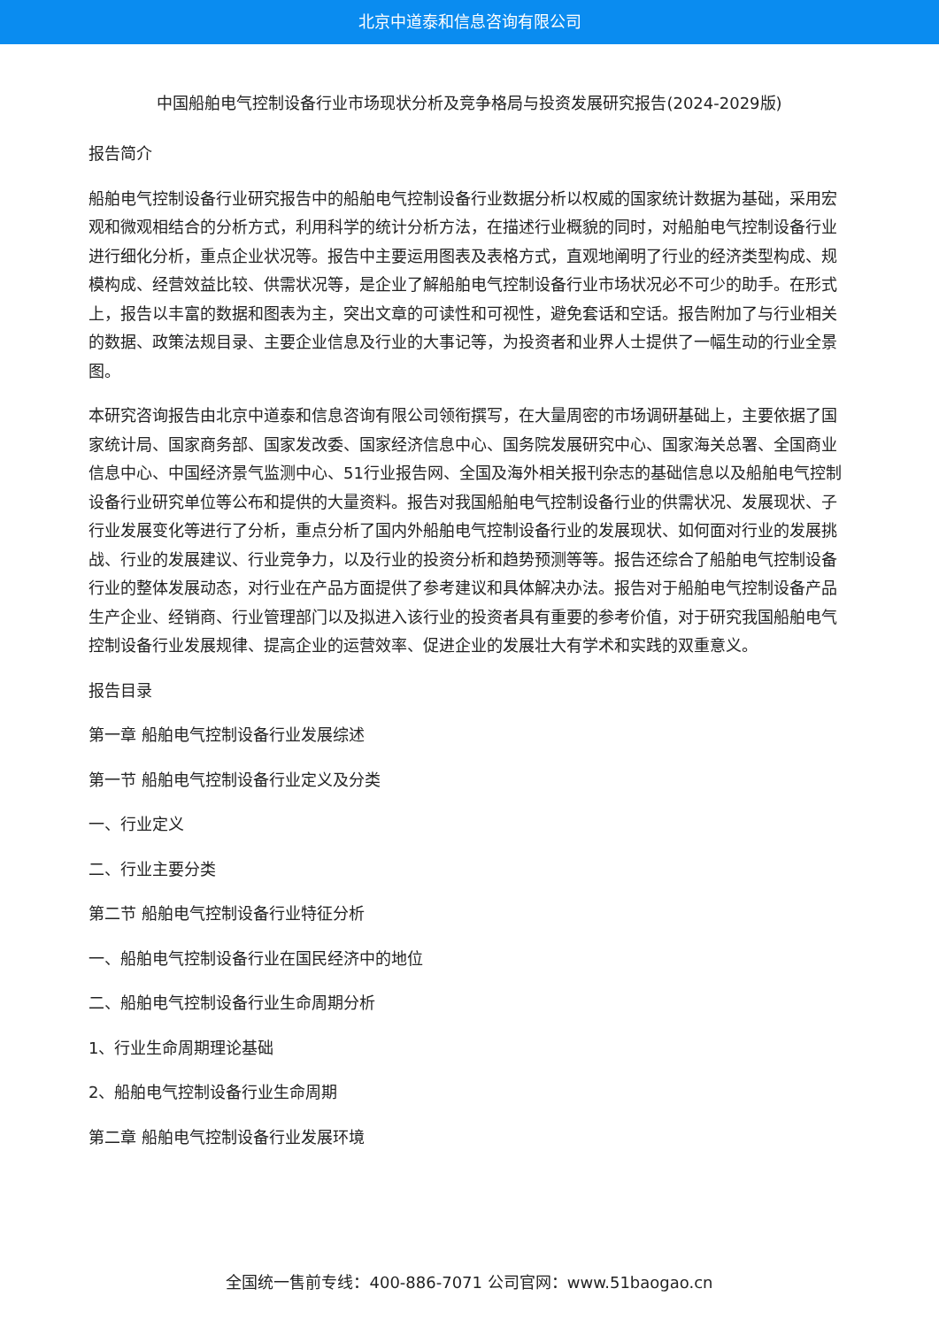北京中道泰和信息咨询有限公司
中国船舶电气控制设备行业市场现状分析及竞争格局与投资发展研究报告(2024-2029版)
报告简介
船舶电气控制设备行业研究报告中的船舶电气控制设备行业数据分析以权威的国家统计数据为基础，采用宏观和微观相结合的分析方式，利用科学的统计分析方法，在描述行业概貌的同时，对船舶电气控制设备行业进行细化分析，重点企业状况等。报告中主要运用图表及表格方式，直观地阐明了行业的经济类型构成、规模构成、经营效益比较、供需状况等，是企业了解船舶电气控制设备行业市场状况必不可少的助手。在形式上，报告以丰富的数据和图表为主，突出文章的可读性和可视性，避免套话和空话。报告附加了与行业相关的数据、政策法规目录、主要企业信息及行业的大事记等，为投资者和业界人士提供了一幅生动的行业全景图。
本研究咨询报告由北京中道泰和信息咨询有限公司领衔撰写，在大量周密的市场调研基础上，主要依据了国家统计局、国家商务部、国家发改委、国家经济信息中心、国务院发展研究中心、国家海关总署、全国商业信息中心、中国经济景气监测中心、51行业报告网、全国及海外相关报刊杂志的基础信息以及船舶电气控制设备行业研究单位等公布和提供的大量资料。报告对我国船舶电气控制设备行业的供需状况、发展现状、子行业发展变化等进行了分析，重点分析了国内外船舶电气控制设备行业的发展现状、如何面对行业的发展挑战、行业的发展建议、行业竞争力，以及行业的投资分析和趋势预测等等。报告还综合了船舶电气控制设备行业的整体发展动态，对行业在产品方面提供了参考建议和具体解决办法。报告对于船舶电气控制设备产品生产企业、经销商、行业管理部门以及拟进入该行业的投资者具有重要的参考价值，对于研究我国船舶电气控制设备行业发展规律、提高企业的运营效率、促进企业的发展壮大有学术和实践的双重意义。
报告目录
第一章 船舶电气控制设备行业发展综述
第一节 船舶电气控制设备行业定义及分类
一、行业定义
二、行业主要分类
第二节 船舶电气控制设备行业特征分析
一、船舶电气控制设备行业在国民经济中的地位
二、船舶电气控制设备行业生命周期分析
1、行业生命周期理论基础
2、船舶电气控制设备行业生命周期
第二章 船舶电气控制设备行业发展环境
全国统一售前专线：400-886-7071 公司官网：www.51baogao.cn